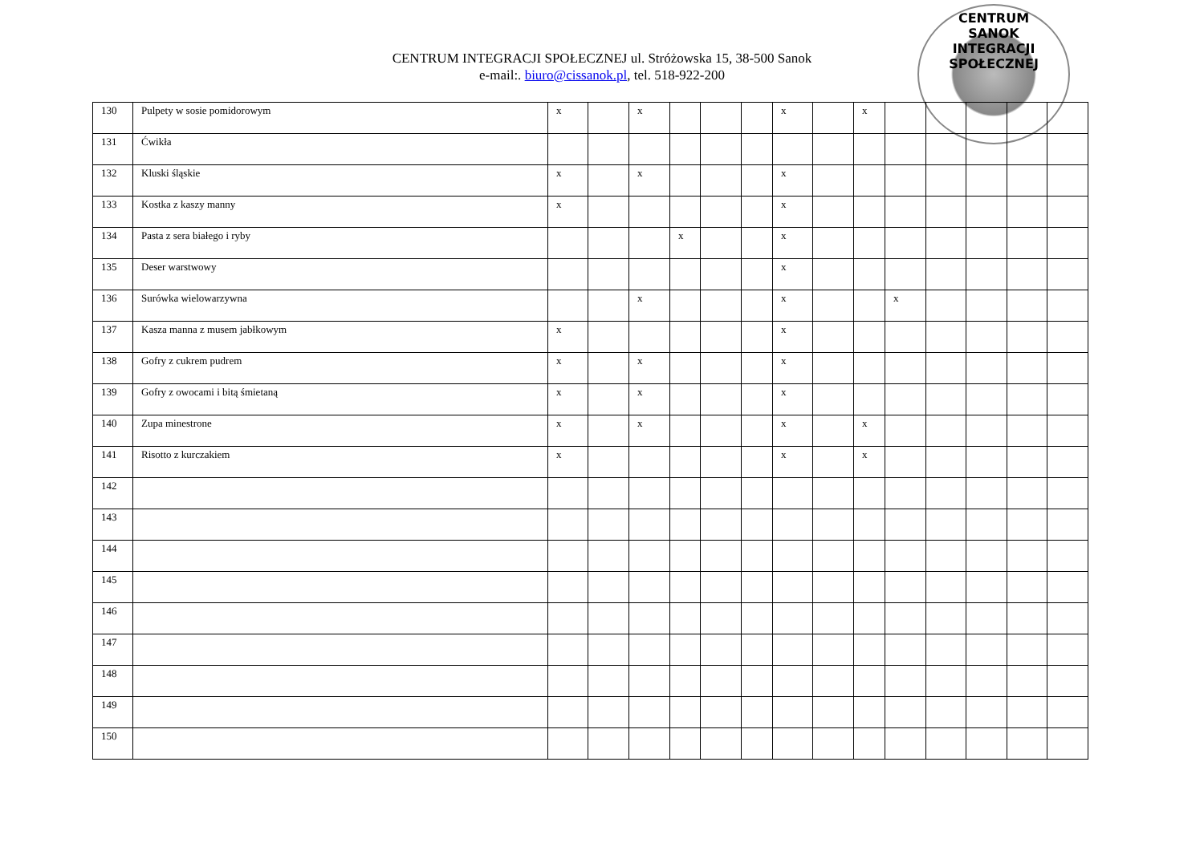CENTRUM INTEGRACJI SPOŁECZNEJ ul. Stróżowska 15, 38-500 Sanok
e-mail:. biuro@cissanok.pl, tel. 518-922-200
CENTRUM
SANOK
INTEGRACJI SPOŁECZNEJ
| 130 | Pulpety w sosie pomidorowym | x | | x | | | | x | | x | | | | | |
| 131 | Ćwikła | | | | | | | | | | | | | | |
| 132 | Kluski śląskie | x | | x | | | | x | | | | | | | |
| 133 | Kostka z kaszy manny | x | | | | | | x | | | | | | | |
| 134 | Pasta z sera białego i ryby | | | | x | | | x | | | | | | | |
| 135 | Deser warstwowy | | | | | | | x | | | | | | | |
| 136 | Surówka wielowarzywna | | | x | | | | x | | | x | | | | |
| 137 | Kasza manna z musem jabłkowym | x | | | | | | x | | | | | | | |
| 138 | Gofry z cukrem pudrem | x | | x | | | | x | | | | | | | |
| 139 | Gofry z owocami i bitą śmietaną | x | | x | | | | x | | | | | | | |
| 140 | Zupa minestrone | x | | x | | | | x | | x | | | | | |
| 141 | Risotto z kurczakiem | x | | | | | | x | | x | | | | | |
| 142 | | | | | | | | | | | | | | | |
| 143 | | | | | | | | | | | | | | | |
| 144 | | | | | | | | | | | | | | | |
| 145 | | | | | | | | | | | | | | | |
| 146 | | | | | | | | | | | | | | | |
| 147 | | | | | | | | | | | | | | | |
| 148 | | | | | | | | | | | | | | | |
| 149 | | | | | | | | | | | | | | | |
| 150 | | | | | | | | | | | | | | | |